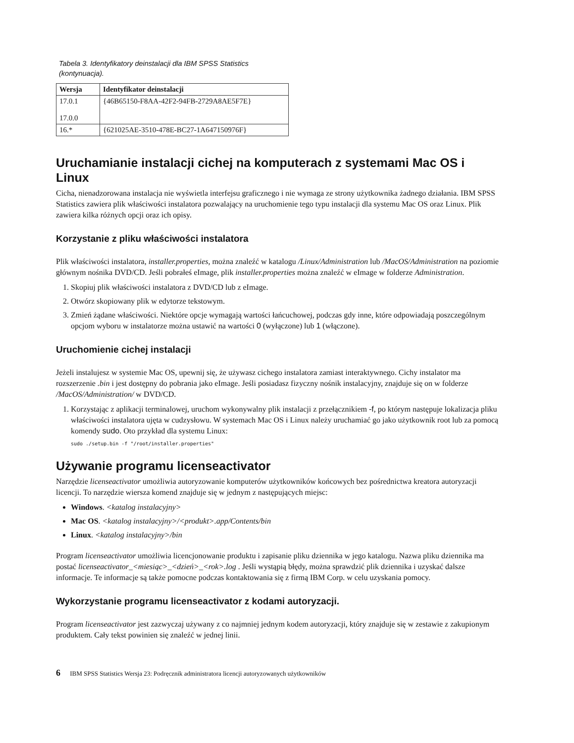Tabela 3. Identyfikatory deinstalacji dla IBM SPSS Statistics (kontynuacja).
| Wersja | Identyfikator deinstalacji |
| --- | --- |
| 17.0.1 17.0.0 | {46B65150-F8AA-42F2-94FB-2729A8AE5F7E} |
| 16.* | {621025AE-3510-478E-BC27-1A647150976F} |
Uruchamianie instalacji cichej na komputerach z systemami Mac OS i Linux
Cicha, nienadzorowana instalacja nie wyświetla interfejsu graficznego i nie wymaga ze strony użytkownika żadnego działania. IBM SPSS Statistics zawiera plik właściwości instalatora pozwalający na uruchomienie tego typu instalacji dla systemu Mac OS oraz Linux. Plik zawiera kilka różnych opcji oraz ich opisy.
Korzystanie z pliku właściwości instalatora
Plik właściwości instalatora, installer.properties, można znaleźć w katalogu /Linux/Administration lub /MacOS/Administration na poziomie głównym nośnika DVD/CD. Jeśli pobrałeś eImage, plik installer.properties można znaleźć w eImage w folderze Administration.
1. Skopiuj plik właściwości instalatora z DVD/CD lub z eImage.
2. Otwórz skopiowany plik w edytorze tekstowym.
3. Zmień żądane właściwości. Niektóre opcje wymagają wartości łańcuchowej, podczas gdy inne, które odpowiadają poszczególnym opcjom wyboru w instalatorze można ustawić na wartości 0 (wyłączone) lub 1 (włączone).
Uruchomienie cichej instalacji
Jeżeli instalujesz w systemie Mac OS, upewnij się, że używasz cichego instalatora zamiast interaktywnego. Cichy instalator ma rozszerzenie .bin i jest dostępny do pobrania jako eImage. Jeśli posiadasz fizyczny nośnik instalacyjny, znajduje się on w folderze /MacOS/Administration/ w DVD/CD.
1. Korzystając z aplikacji terminalowej, uruchom wykonywalny plik instalacji z przełącznikiem -f, po którym następuje lokalizacja pliku właściwości instalatora ujęta w cudzysłowu. W systemach Mac OS i Linux należy uruchamiać go jako użytkownik root lub za pomocą komendy sudo. Oto przykład dla systemu Linux:
sudo ./setup.bin -f "/root/installer.properties"
Używanie programu licenseactivator
Narzędzie licenseactivator umożliwia autoryzowanie komputerów użytkowników końcowych bez pośrednictwa kreatora autoryzacji licencji. To narzędzie wiersza komend znajduje się w jednym z następujących miejsc:
Windows. <katalog instalacyjny>
Mac OS. <katalog instalacyjny>/<produkt>.app/Contents/bin
Linux. <katalog instalacyjny>/bin
Program licenseactivator umożliwia licencjonowanie produktu i zapisanie pliku dziennika w jego katalogu. Nazwa pliku dziennika ma postać licenseactivator_<miesiąc>_<dzień>_<rok>.log . Jeśli wystąpią błędy, można sprawdzić plik dziennika i uzyskać dalsze informacje. Te informacje są także pomocne podczas kontaktowania się z firmą IBM Corp. w celu uzyskania pomocy.
Wykorzystanie programu licenseactivator z kodami autoryzacji.
Program licenseactivator jest zazwyczaj używany z co najmniej jednym kodem autoryzacji, który znajduje się w zestawie z zakupionym produktem. Cały tekst powinien się znaleźć w jednej linii.
6 IBM SPSS Statistics Wersja 23: Podręcznik administratora licencji autoryzowanych użytkowników